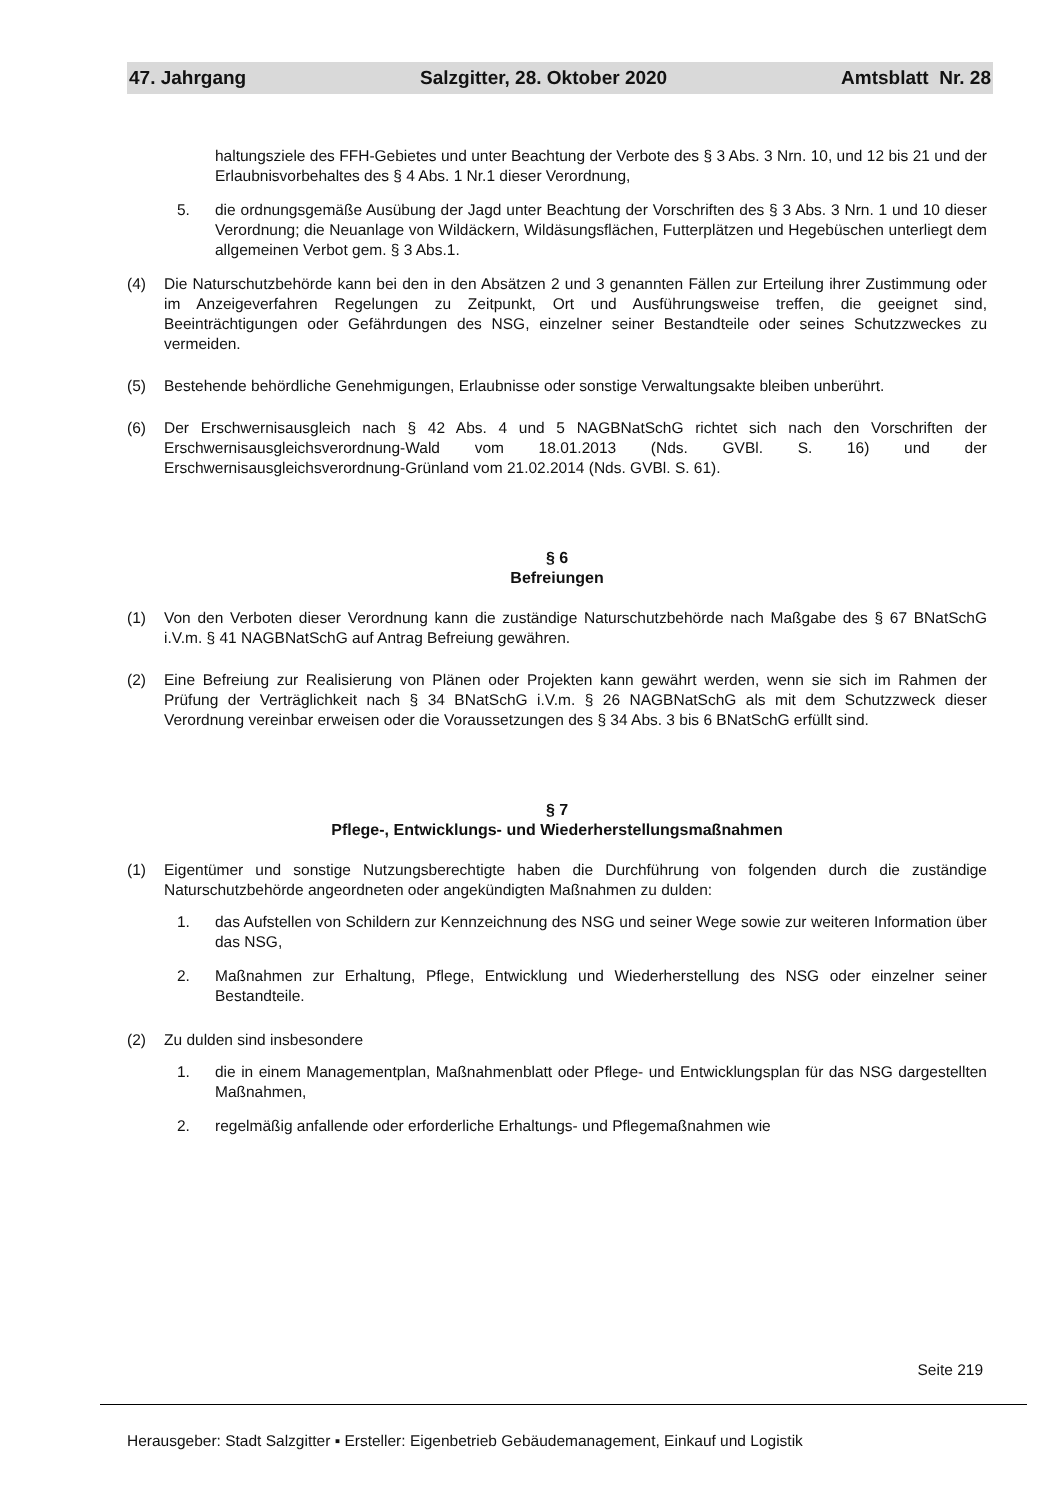47. Jahrgang Salzgitter, 28. Oktober 2020 Amtsblatt Nr. 28
haltungsziele des FFH-Gebietes und unter Beachtung der Verbote des § 3 Abs. 3 Nrn. 10, und 12 bis 21 und der Erlaubnisvorbehaltes des § 4 Abs. 1 Nr.1 dieser Verordnung,
5. die ordnungsgemäße Ausübung der Jagd unter Beachtung der Vorschriften des § 3 Abs. 3 Nrn. 1 und 10 dieser Verordnung; die Neuanlage von Wildäckern, Wildäsungsflächen, Futterplätzen und Hegebüschen unterliegt dem allgemeinen Verbot gem. § 3 Abs.1.
(4) Die Naturschutzbehörde kann bei den in den Absätzen 2 und 3 genannten Fällen zur Erteilung ihrer Zustimmung oder im Anzeigeverfahren Regelungen zu Zeitpunkt, Ort und Ausführungsweise treffen, die geeignet sind, Beeinträchtigungen oder Gefährdungen des NSG, einzelner seiner Bestandteile oder seines Schutzzweckes zu vermeiden.
(5) Bestehende behördliche Genehmigungen, Erlaubnisse oder sonstige Verwaltungsakte bleiben unberührt.
(6) Der Erschwernisausgleich nach § 42 Abs. 4 und 5 NAGBNatSchG richtet sich nach den Vorschriften der Erschwernisausgleichsverordnung-Wald vom 18.01.2013 (Nds. GVBl. S. 16) und der Erschwernisausgleichsverordnung-Grünland vom 21.02.2014 (Nds. GVBl. S. 61).
§ 6
Befreiungen
(1) Von den Verboten dieser Verordnung kann die zuständige Naturschutzbehörde nach Maßgabe des § 67 BNatSchG i.V.m. § 41 NAGBNatSchG auf Antrag Befreiung gewähren.
(2) Eine Befreiung zur Realisierung von Plänen oder Projekten kann gewährt werden, wenn sie sich im Rahmen der Prüfung der Verträglichkeit nach § 34 BNatSchG i.V.m. § 26 NAGBNatSchG als mit dem Schutzzweck dieser Verordnung vereinbar erweisen oder die Voraussetzungen des § 34 Abs. 3 bis 6 BNatSchG erfüllt sind.
§ 7
Pflege-, Entwicklungs- und Wiederherstellungsmaßnahmen
(1) Eigentümer und sonstige Nutzungsberechtigte haben die Durchführung von folgenden durch die zuständige Naturschutzbehörde angeordneten oder angekündigten Maßnahmen zu dulden:
1. das Aufstellen von Schildern zur Kennzeichnung des NSG und seiner Wege sowie zur weiteren Information über das NSG,
2. Maßnahmen zur Erhaltung, Pflege, Entwicklung und Wiederherstellung des NSG oder einzelner seiner Bestandteile.
(2) Zu dulden sind insbesondere
1. die in einem Managementplan, Maßnahmenblatt oder Pflege- und Entwicklungsplan für das NSG dargestellten Maßnahmen,
2. regelmäßig anfallende oder erforderliche Erhaltungs- und Pflegemaßnahmen wie
Seite 219
Herausgeber: Stadt Salzgitter ▪ Ersteller: Eigenbetrieb Gebäudemanagement, Einkauf und Logistik